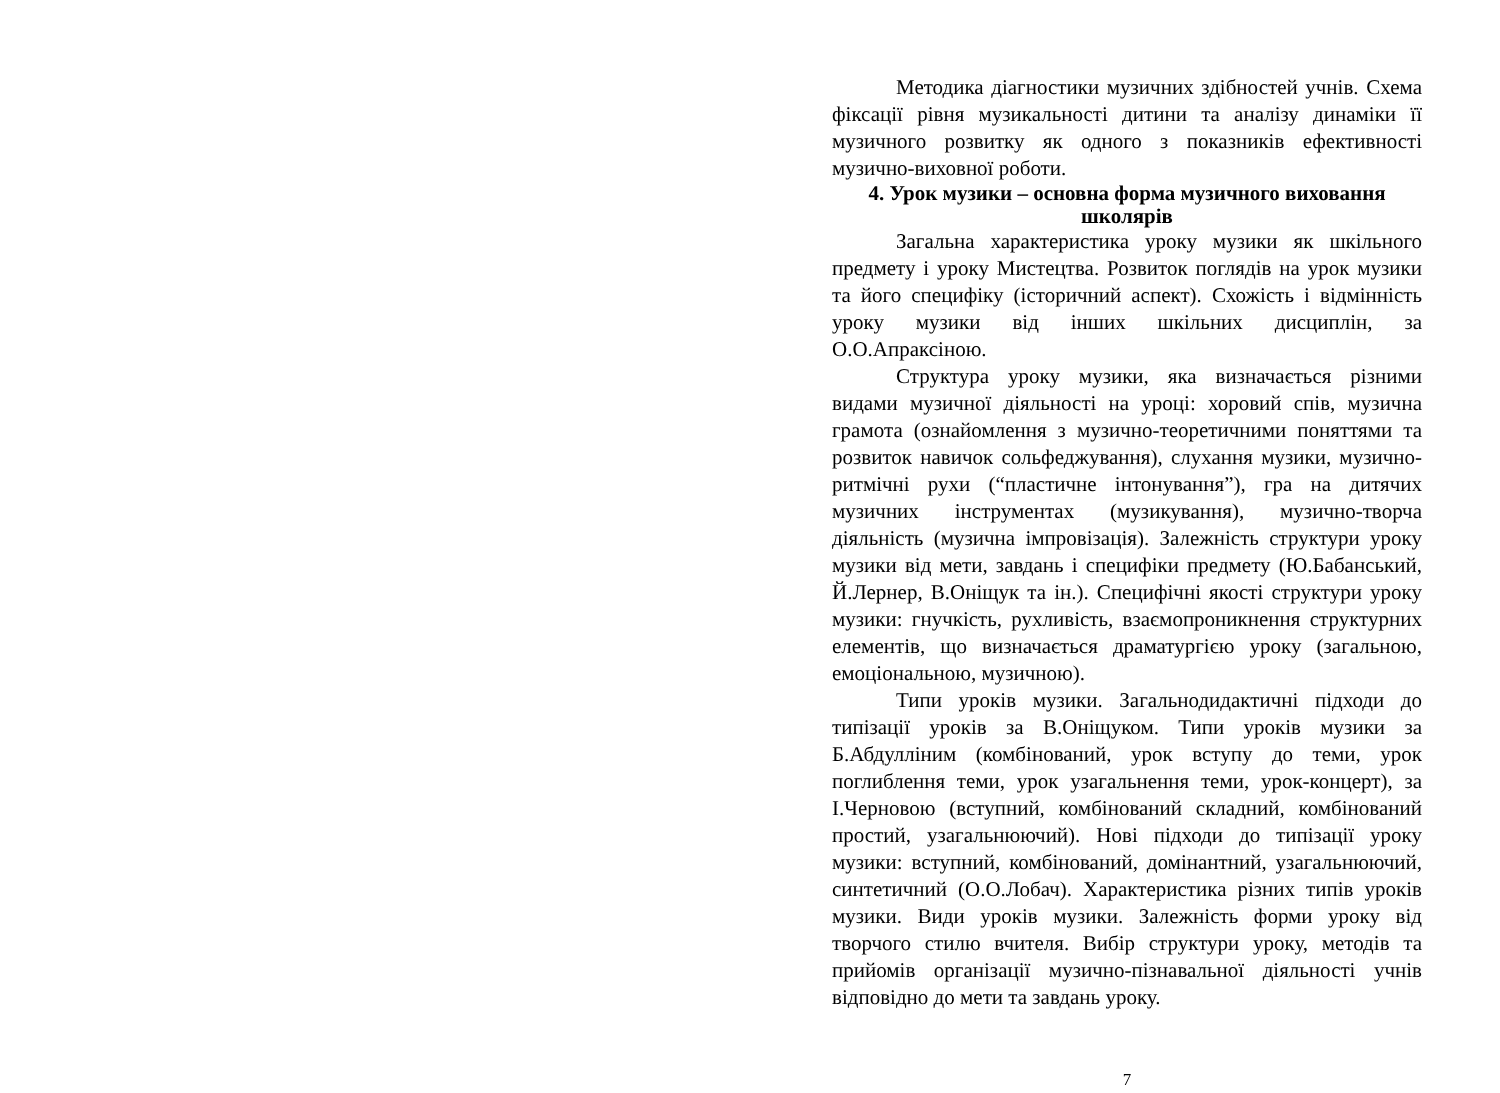Методика діагностики музичних здібностей учнів. Схема фіксації рівня музикальності дитини та аналізу динаміки її музичного розвитку як одного з показників ефективності музично-виховної роботи.
4. Урок музики – основна форма музичного виховання школярів
Загальна характеристика уроку музики як шкільного предмету і уроку Мистецтва. Розвиток поглядів на урок музики та його специфіку (історичний аспект). Схожість і відмінність уроку музики від інших шкільних дисциплін, за О.О.Апраксіною.
Структура уроку музики, яка визначається різними видами музичної діяльності на уроці: хоровий спів, музична грамота (ознайомлення з музично-теоретичними поняттями та розвиток навичок сольфеджування), слухання музики, музично-ритмічні рухи (“пластичне інтонування”), гра на дитячих музичних інструментах (музикування), музично-творча діяльність (музична імпровізація). Залежність структури уроку музики від мети, завдань і специфіки предмету (Ю.Бабанський, Й.Лернер, В.Оніщук та ін.). Специфічні якості структури уроку музики: гнучкість, рухливість, взаємопроникнення структурних елементів, що визначається драматургією уроку (загальною, емоціональною, музичною).
Типи уроків музики. Загальнодидактичні підходи до типізації уроків за В.Оніщуком. Типи уроків музики за Б.Абдулліним (комбінований, урок вступу до теми, урок поглиблення теми, урок узагальнення теми, урок-концерт), за І.Черновою (вступний, комбінований складний, комбінований простий, узагальнюючий). Нові підходи до типізації уроку музики: вступний, комбінований, домінантний, узагальнюючий, синтетичний (О.О.Лобач). Характеристика різних типів уроків музики. Види уроків музики. Залежність форми уроку від творчого стилю вчителя. Вибір структури уроку, методів та прийомів організації музично-пізнавальної діяльності учнів відповідно до мети та завдань уроку.
7